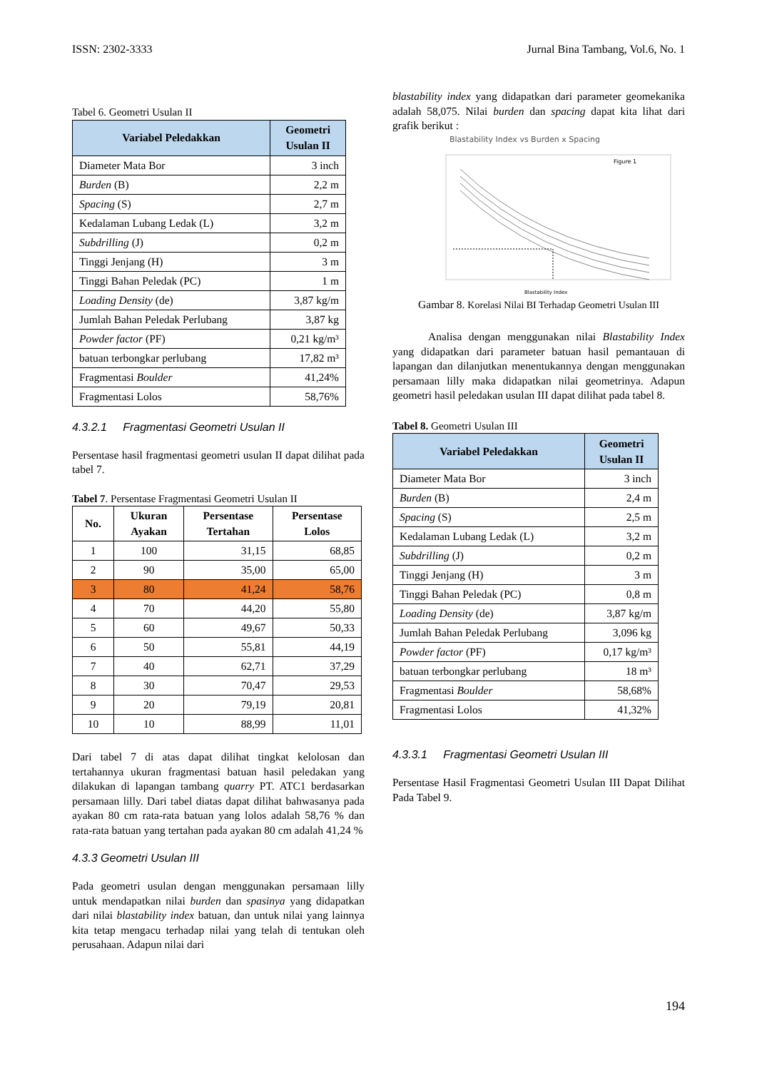ISSN: 2302-3333 Jurnal Bina Tambang, Vol.6, No. 1
Tabel 6. Geometri Usulan II
| Variabel Peledakkan | Geometri Usulan II |
| --- | --- |
| Diameter Mata Bor | 3 inch |
| Burden (B) | 2,2 m |
| Spacing (S) | 2,7 m |
| Kedalaman Lubang Ledak (L) | 3,2 m |
| Subdrilling (J) | 0,2 m |
| Tinggi Jenjang (H) | 3 m |
| Tinggi Bahan Peledak (PC) | 1 m |
| Loading Density (de) | 3,87 kg/m |
| Jumlah Bahan Peledak Perlubang | 3,87 kg |
| Powder factor (PF) | 0,21 kg/m³ |
| batuan terbongkar perlubang | 17,82 m³ |
| Fragmentasi Boulder | 41,24% |
| Fragmentasi Lolos | 58,76% |
4.3.2.1 Fragmentasi Geometri Usulan II
Persentase hasil fragmentasi geometri usulan II dapat dilihat pada tabel 7.
Tabel 7. Persentase Fragmentasi Geometri Usulan II
| No. | Ukuran Ayakan | Persentase Tertahan | Persentase Lolos |
| --- | --- | --- | --- |
| 1 | 100 | 31,15 | 68,85 |
| 2 | 90 | 35,00 | 65,00 |
| 3 | 80 | 41,24 | 58,76 |
| 4 | 70 | 44,20 | 55,80 |
| 5 | 60 | 49,67 | 50,33 |
| 6 | 50 | 55,81 | 44,19 |
| 7 | 40 | 62,71 | 37,29 |
| 8 | 30 | 70,47 | 29,53 |
| 9 | 20 | 79,19 | 20,81 |
| 10 | 10 | 88,99 | 11,01 |
Dari tabel 7 di atas dapat dilihat tingkat kelolosan dan tertahannya ukuran fragmentasi batuan hasil peledakan yang dilakukan di lapangan tambang quarry PT. ATC1 berdasarkan persamaan lilly. Dari tabel diatas dapat dilihat bahwasanya pada ayakan 80 cm rata-rata batuan yang lolos adalah 58,76 % dan rata-rata batuan yang tertahan pada ayakan 80 cm adalah 41,24 %
4.3.3 Geometri Usulan III
Pada geometri usulan dengan menggunakan persamaan lilly untuk mendapatkan nilai burden dan spasinya yang didapatkan dari nilai blastability index batuan, dan untuk nilai yang lainnya kita tetap mengacu terhadap nilai yang telah di tentukan oleh perusahaan. Adapun nilai dari
blastability index yang didapatkan dari parameter geomekanika adalah 58,075. Nilai burden dan spacing dapat kita lihat dari grafik berikut :
Blastability Index vs Burden x Spacing
Figure 1
Blastability Index
Gambar 8. Korelasi Nilai BI Terhadap Geometri Usulan III
Analisa dengan menggunakan nilai Blastability Index yang didapatkan dari parameter batuan hasil pemantauan di lapangan dan dilanjutkan menentukannya dengan menggunakan persamaan lilly maka didapatkan nilai geometrinya. Adapun geometri hasil peledakan usulan III dapat dilihat pada tabel 8.
Tabel 8. Geometri Usulan III
| Variabel Peledakkan | Geometri Usulan II |
| --- | --- |
| Diameter Mata Bor | 3 inch |
| Burden (B) | 2,4 m |
| Spacing (S) | 2,5 m |
| Kedalaman Lubang Ledak (L) | 3,2 m |
| Subdrilling (J) | 0,2 m |
| Tinggi Jenjang (H) | 3 m |
| Tinggi Bahan Peledak (PC) | 0,8 m |
| Loading Density (de) | 3,87 kg/m |
| Jumlah Bahan Peledak Perlubang | 3,096 kg |
| Powder factor (PF) | 0,17 kg/m³ |
| batuan terbongkar perlubang | 18 m³ |
| Fragmentasi Boulder | 58,68% |
| Fragmentasi Lolos | 41,32% |
4.3.3.1 Fragmentasi Geometri Usulan III
Persentase Hasil Fragmentasi Geometri Usulan III Dapat Dilihat Pada Tabel 9.
194